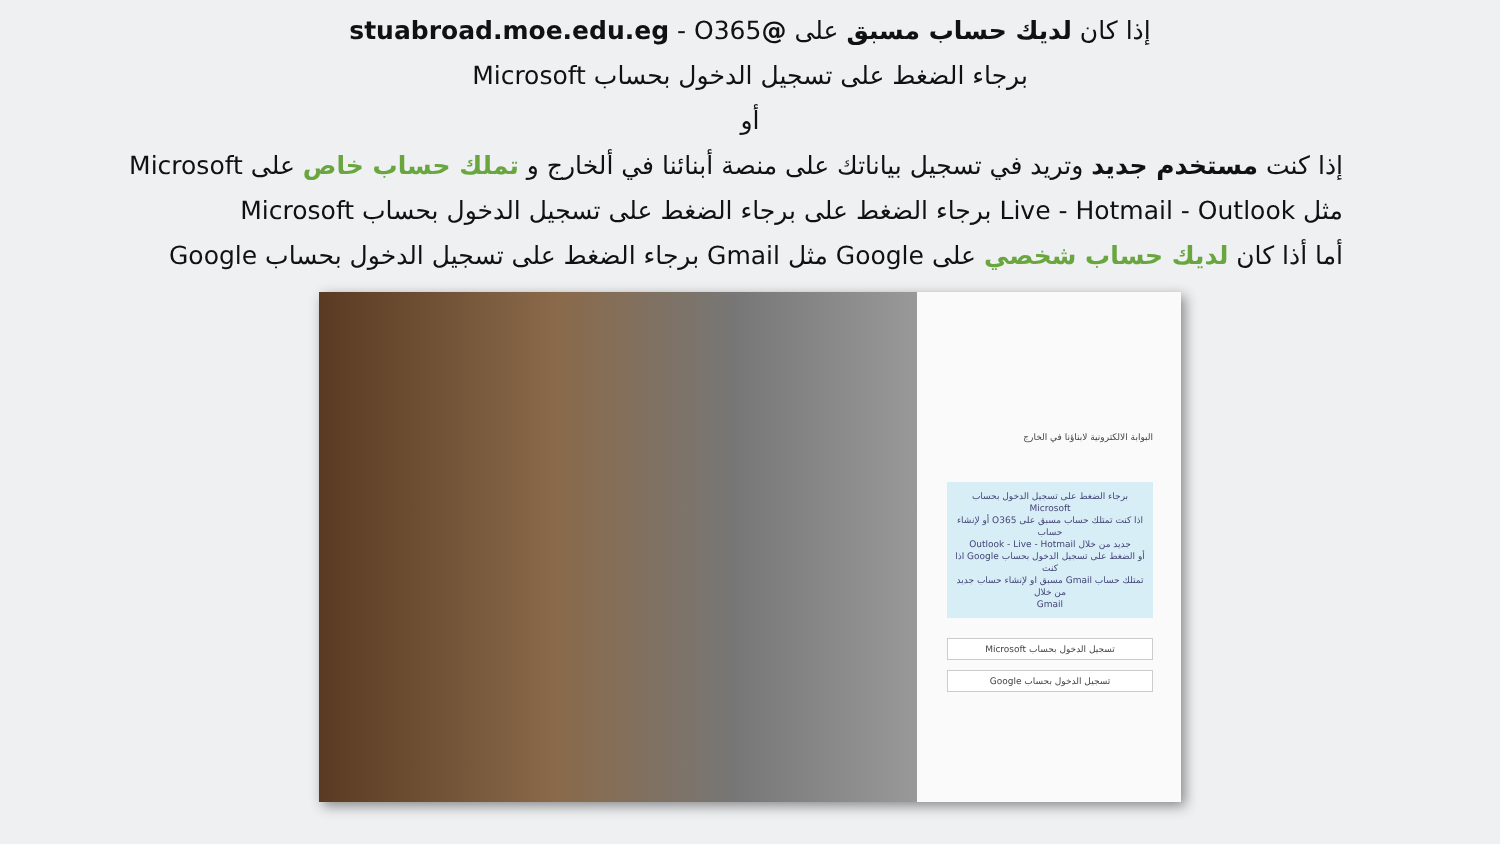إذا كان لديك حساب مسبق على @stuabroad.moe.edu.eg - O365
برجاء الضغط على تسجيل الدخول بحساب Microsoft
أو
إذا كنت مستخدم جديد وتريد في تسجيل بياناتك على منصة أبنائنا في ألخارج و تملك حساب خاص على Microsoft
مثل Live - Hotmail - Outlook برجاء الضغط على برجاء الضغط على تسجيل الدخول بحساب Microsoft
أما أذا كان لديك حساب شخصي على Google مثل Gmail برجاء الضغط على تسجيل الدخول بحساب Google
البوابة الالكترونية لابناؤنا في الخارج
برجاء الضغط على تسجيل الدخول بحساب Microsoft
اذا كنت تمتلك حساب مسبق على O365 أو لإنشاء حساب
جديد من خلال Outlook - Live - Hotmail
أو الضغط على تسجيل الدخول بحساب Google اذا كنت
تمتلك حساب Gmail مسبق او لإنشاء حساب جديد من خلال
Gmail
تسجيل الدخول بحساب Microsoft
تسجيل الدخول بحساب Google